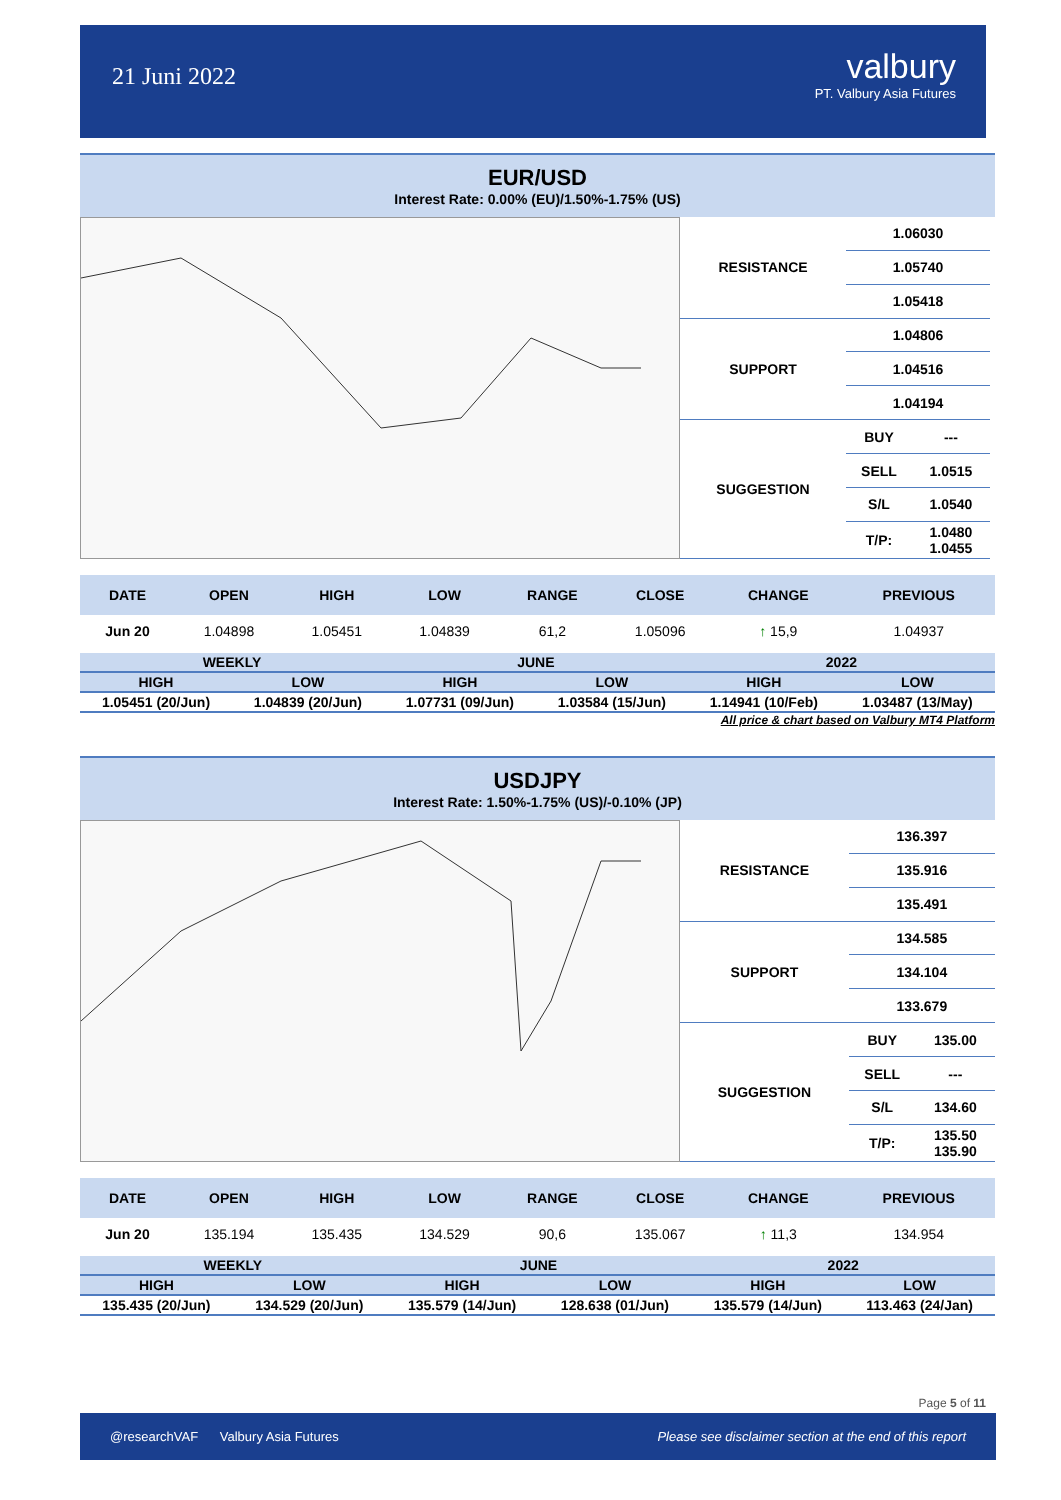21 Juni 2022
valbury
PT. Valbury Asia Futures
EUR/USD
Interest Rate: 0.00% (EU)/1.50%-1.75% (US)
| RESISTANCE | 1.06030 | |
| | 1.05740 | |
| | 1.05418 | |
| SUPPORT | 1.04806 | |
| | 1.04516 | |
| | 1.04194 | |
| SUGGESTION | BUY | --- |
| | SELL | 1.0515 |
| | S/L | 1.0540 |
| | T/P: | 1.0480 1.0455 |
| DATE | OPEN | HIGH | LOW | RANGE | CLOSE | CHANGE | PREVIOUS |
| --- | --- | --- | --- | --- | --- | --- | --- |
| Jun 20 | 1.04898 | 1.05451 | 1.04839 | 61,2 | 1.05096 | ↑ 15,9 | 1.04937 |
| WEEKLY | | JUNE | | 2022 | |
| --- | --- | --- | --- | --- | --- |
| HIGH | LOW | HIGH | LOW | HIGH | LOW |
| 1.05451 (20/Jun) | 1.04839 (20/Jun) | 1.07731 (09/Jun) | 1.03584 (15/Jun) | 1.14941 (10/Feb) | 1.03487 (13/May) |
All price & chart based on Valbury MT4 Platform
USDJPY
Interest Rate: 1.50%-1.75% (US)/-0.10% (JP)
| RESISTANCE | 136.397 | |
| | 135.916 | |
| | 135.491 | |
| SUPPORT | 134.585 | |
| | 134.104 | |
| | 133.679 | |
| SUGGESTION | BUY | 135.00 |
| | SELL | --- |
| | S/L | 134.60 |
| | T/P: | 135.50 135.90 |
| DATE | OPEN | HIGH | LOW | RANGE | CLOSE | CHANGE | PREVIOUS |
| --- | --- | --- | --- | --- | --- | --- | --- |
| Jun 20 | 135.194 | 135.435 | 134.529 | 90,6 | 135.067 | ↑ 11,3 | 134.954 |
| WEEKLY | | JUNE | | 2022 | |
| --- | --- | --- | --- | --- | --- |
| HIGH | LOW | HIGH | LOW | HIGH | LOW |
| 135.435 (20/Jun) | 134.529 (20/Jun) | 135.579 (14/Jun) | 128.638 (01/Jun) | 135.579 (14/Jun) | 113.463 (24/Jan) |
Page 5 of 11
@researchVAF Valbury Asia Futures Please see disclaimer section at the end of this report